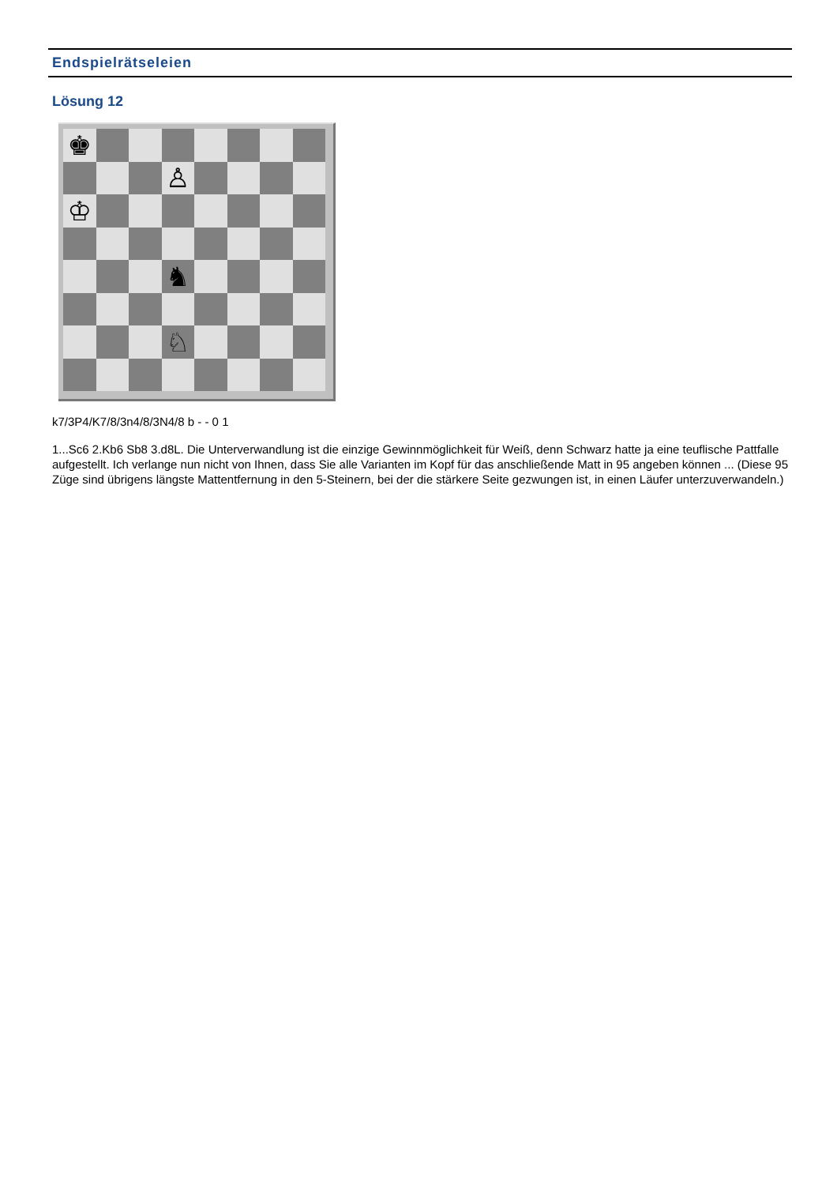Endspielrätseleien
Lösung 12
♚
♙
♔
♞
♘
k7/3P4/K7/8/3n4/8/3N4/8 b - - 0 1
1...Sc6 2.Kb6 Sb8 3.d8L. Die Unterverwandlung ist die einzige Gewinnmöglichkeit für Weiß, denn Schwarz hatte ja eine teuflische Pattfalle aufgestellt. Ich verlange nun nicht von Ihnen, dass Sie alle Varianten im Kopf für das anschließende Matt in 95 angeben können ... (Diese 95 Züge sind übrigens längste Mattentfernung in den 5-Steinern, bei der die stärkere Seite gezwungen ist, in einen Läufer unterzuverwandeln.)